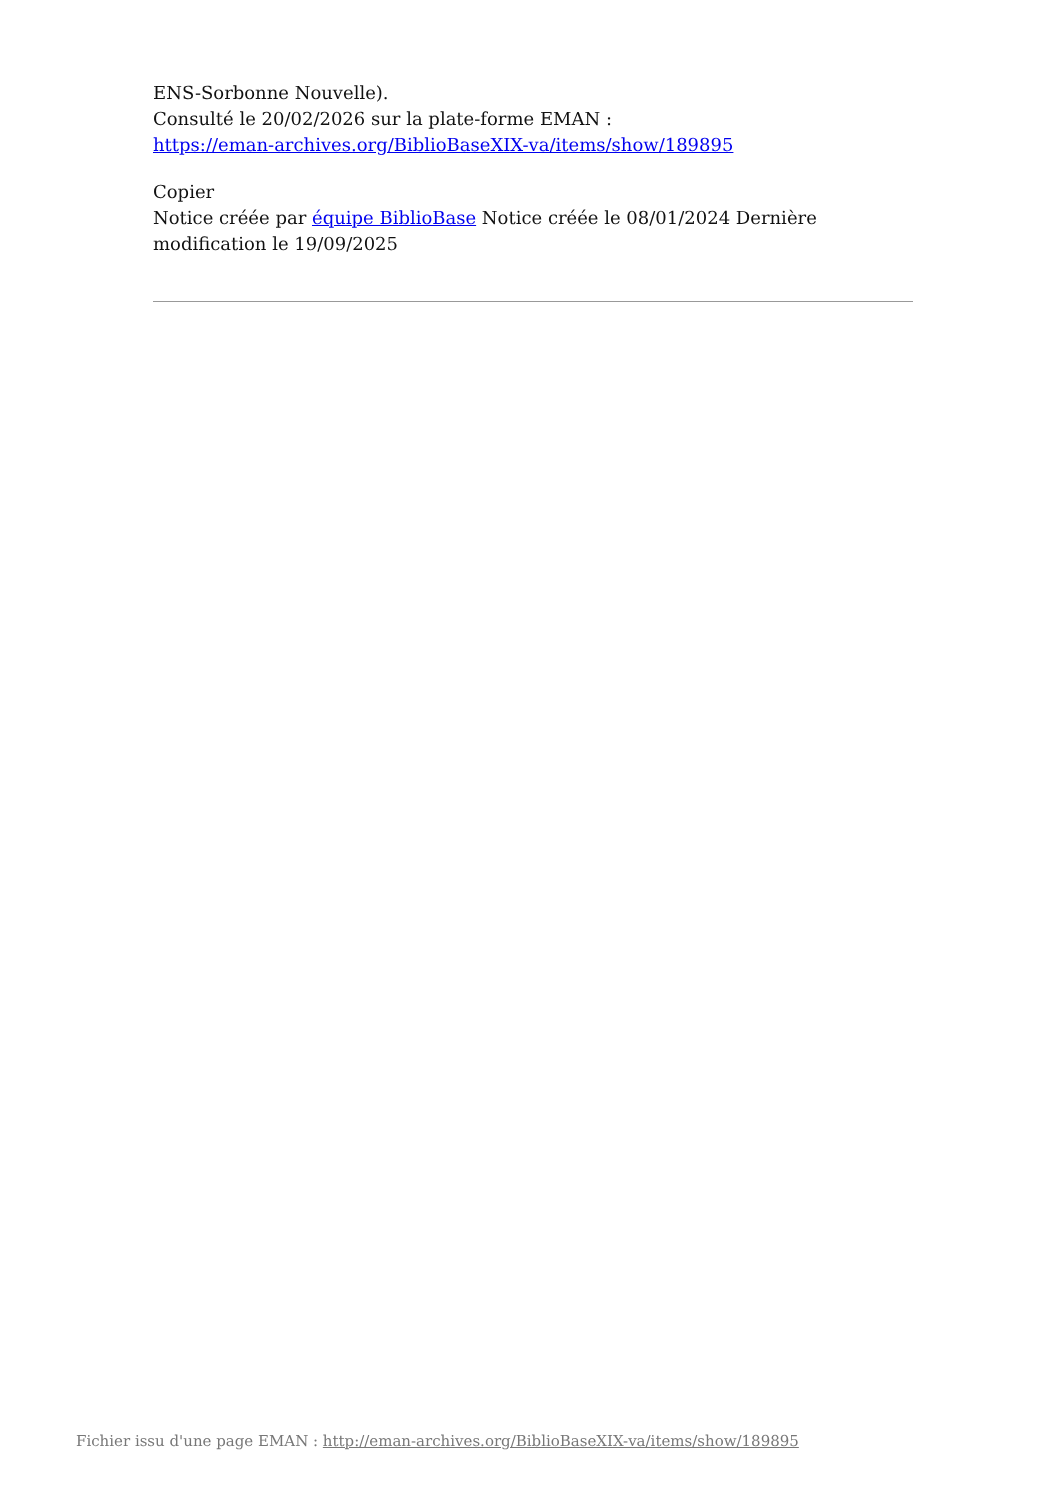ENS-Sorbonne Nouvelle).
Consulté le 20/02/2026 sur la plate-forme EMAN :
https://eman-archives.org/BiblioBaseXIX-va/items/show/189895
Copier
Notice créée par équipe BiblioBase Notice créée le 08/01/2024 Dernière modification le 19/09/2025
Fichier issu d'une page EMAN : http://eman-archives.org/BiblioBaseXIX-va/items/show/189895